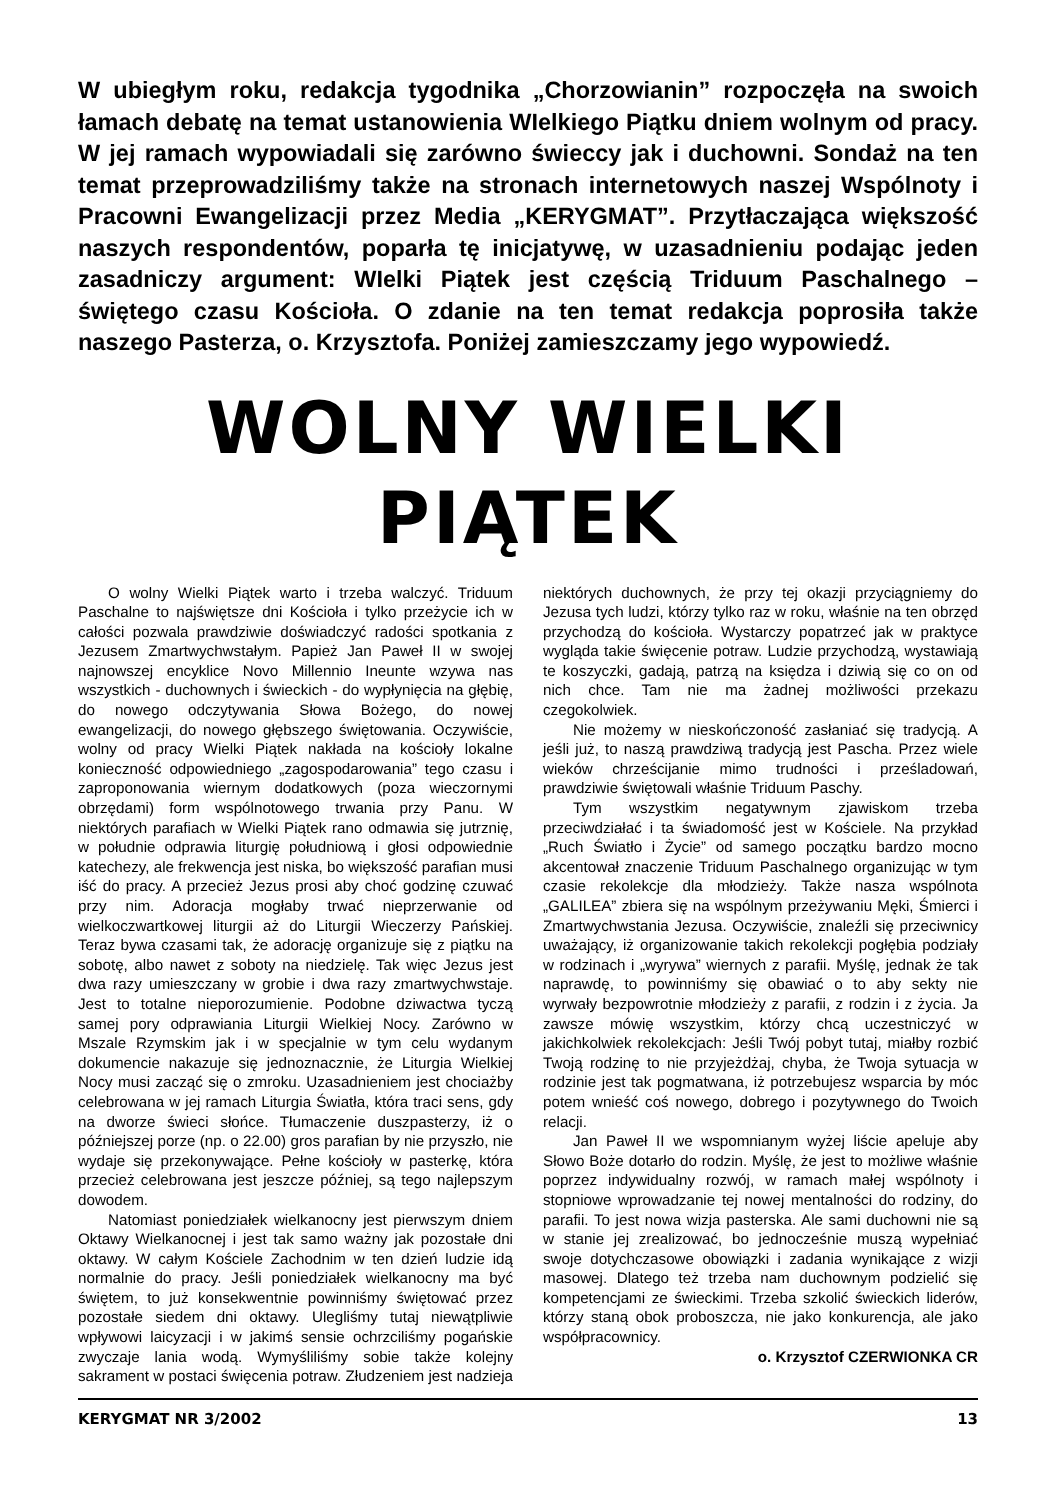W ubiegłym roku, redakcja tygodnika „Chorzowianin” rozpoczęła na swoich łamach debatę na temat ustanowienia WIelkiego Piątku dniem wolnym od pracy. W jej ramach wypowiadali się zarówno świeccy jak i duchowni. Sondaż na ten temat przeprowadziliśmy także na stronach internetowych naszej Wspólnoty i Pracowni Ewangelizacji przez Media „KERYGMAT”. Przytłaczająca większość naszych respondentów, poparła tę inicjatywę, w uzasadnieniu podając jeden zasadniczy argument: WIelki Piątek jest częścią Triduum Paschalnego – świętego czasu Kościoła. O zdanie na ten temat redakcja poprosiła także naszego Pasterza, o. Krzysztofa. Poniżej zamieszczamy jego wypowiedź.
WOLNY WIELKI PIĄTEK
O wolny Wielki Piątek warto i trzeba walczyć. Triduum Paschalne to najświętsze dni Kościoła i tylko przeżycie ich w całości pozwala prawdziwie doświadczyć radości spotkania z Jezusem Zmartwychwstałym. Papież Jan Paweł II w swojej najnowszej encyklice Novo Millennio Ineunte wzywa nas wszystkich - duchownych i świeckich - do wypłynięcia na głębię, do nowego odczytywania Słowa Bożego, do nowej ewangelizacji, do nowego głębszego świętowania. Oczywiście, wolny od pracy Wielki Piątek nakłada na kościoły lokalne konieczność odpowiedniego „zagospodarowania” tego czasu i zaproponowania wiernym dodatkowych (poza wieczornymi obrzędami) form wspólnotowego trwania przy Panu. W niektórych parafiach w Wielki Piątek rano odmawia się jutrznię, w południe odprawia liturgię południową i głosi odpowiednie katechezy, ale frekwencja jest niska, bo większość parafian musi iść do pracy. A przecież Jezus prosi aby choć godzinę czuwać przy nim. Adoracja mogłaby trwać nieprzerwanie od wielkoczwartkowej liturgii aż do Liturgii Wieczerzy Pańskiej. Teraz bywa czasami tak, że adorację organizuje się z piątku na sobotę, albo nawet z soboty na niedzielę. Tak więc Jezus jest dwa razy umieszczany w grobie i dwa razy zmartwychwstaje. Jest to totalne nieporozumienie. Podobne dziwactwa tyczą samej pory odprawiania Liturgii Wielkiej Nocy. Zarówno w Mszale Rzymskim jak i w specjalnie w tym celu wydanym dokumencie nakazuje się jednoznacznie, że Liturgia Wielkiej Nocy musi zacząć się o zmroku. Uzasadnieniem jest chociażby celebrowana w jej ramach Liturgia Światła, która traci sens, gdy na dworze świeci słońce. Tłumaczenie duszpasterzy, iż o późniejszej porze (np. o 22.00) gros parafian by nie przyszło, nie wydaje się przekonywające. Pełne kościoły w pasterkę, która przecież celebrowana jest jeszcze później, są tego najlepszym dowodem.
Natomiast poniedziałek wielkanocny jest pierwszym dniem Oktawy Wielkanocnej i jest tak samo ważny jak pozostałe dni oktawy. W całym Kościele Zachodnim w ten dzień ludzie idą normalnie do pracy. Jeśli poniedziałek wielkanocny ma być świętem, to już konsekwentnie powinniśmy świętować przez pozostałe siedem dni oktawy. Ulegliśmy tutaj niewątpliwie wpływowi laicyzacji i w jakimś sensie ochrzciliśmy pogańskie zwyczaje lania wodą. Wymyśliliśmy sobie także kolejny sakrament w postaci święcenia potraw. Złudzeniem jest nadzieja niektórych duchownych, że przy tej okazji przyciągniemy do Jezusa tych ludzi, którzy tylko raz w roku, właśnie na ten obrzęd przychodzą do kościoła. Wystarczy popatrzeć jak w praktyce wygląda takie święcenie potraw. Ludzie przychodzą, wystawiają te koszyczki, gadają, patrzą na księdza i dziwią się co on od nich chce. Tam nie ma żadnej możliwości przekazu czegokolwiek.
Nie możemy w nieskończoność zasłaniać się tradycją. A jeśli już, to naszą prawdziwą tradycją jest Pascha. Przez wiele wieków chrześcijanie mimo trudności i prześladowań, prawdziwie świętowali właśnie Triduum Paschy.
Tym wszystkim negatywnym zjawiskom trzeba przeciwdziałać i ta świadomość jest w Kościele. Na przykład „Ruch Światło i Życie” od samego początku bardzo mocno akcentował znaczenie Triduum Paschalnego organizując w tym czasie rekolekcje dla młodzieży. Także nasza wspólnota „GALILEA” zbiera się na wspólnym przeżywaniu Męki, Śmierci i Zmartwychwstania Jezusa. Oczywiście, znaleźli się przeciwnicy uważający, iż organizowanie takich rekolekcji pogłębia podziały w rodzinach i „wyrywa” wiernych z parafii. Myślę, jednak że tak naprawdę, to powinniśmy się obawiać o to aby sekty nie wyrwały bezpowrotnie młodzieży z parafii, z rodzin i z życia. Ja zawsze mówię wszystkim, którzy chcą uczestniczyć w jakichkolwiek rekolekcjach: Jeśli Twój pobyt tutaj, miałby rozbić Twoją rodzinę to nie przyjeżdżaj, chyba, że Twoja sytuacja w rodzinie jest tak pogmatwana, iż potrzebujesz wsparcia by móc potem wnieść coś nowego, dobrego i pozytywnego do Twoich relacji.
Jan Paweł II we wspomnianym wyżej liście apeluje aby Słowo Boże dotarło do rodzin. Myślę, że jest to możliwe właśnie poprzez indywidualny rozwój, w ramach małej wspólnoty i stopniowe wprowadzanie tej nowej mentalności do rodziny, do parafii. To jest nowa wizja pasterska. Ale sami duchowni nie są w stanie jej zrealizować, bo jednocześnie muszą wypełniać swoje dotychczasowe obowiązki i zadania wynikające z wizji masowej. Dlatego też trzeba nam duchownym podzielić się kompetencjami ze świeckimi. Trzeba szkolić świeckich liderów, którzy staną obok proboszcza, nie jako konkurencja, ale jako współpracownicy.
o. Krzysztof CZERWIONKA CR
KERYGMAT NR 3/2002 13